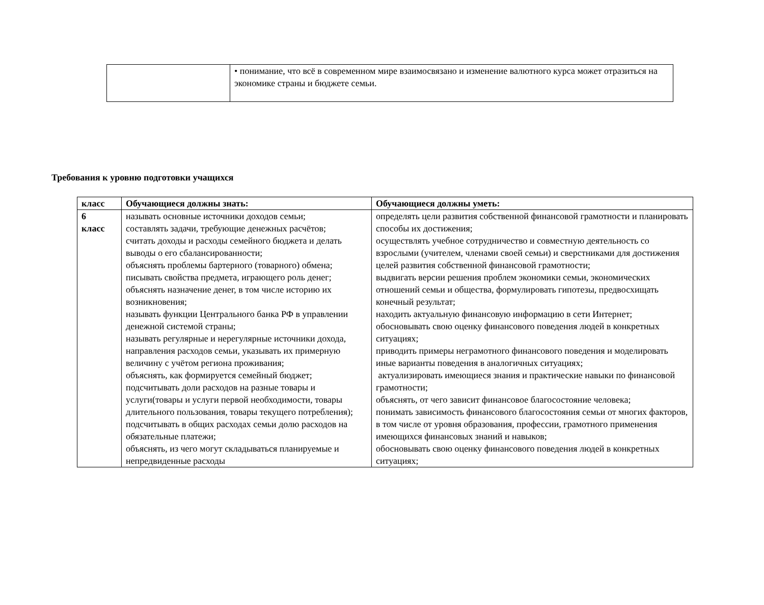| | • понимание, что всё в современном мире взаимосвязано и изменение валютного курса может отразиться на экономике страны и бюджете семьи. |
Требования к уровню подготовки учащихся
| класс | Обучающиеся должны знать: | Обучающиеся должны уметь: |
| --- | --- | --- |
| 6 класс | называть основные источники доходов семьи; составлять задачи, требующие денежных расчётов; считать доходы и расходы семейного бюджета и делать выводы о его сбалансированности; объяснять проблемы бартерного (товарного) обмена; писывать свойства предмета, играющего роль денег; объяснять назначение денег, в том числе историю их возникновения; называть функции Центрального банка РФ в управлении денежной системой страны; называть регулярные и нерегулярные источники дохода, направления расходов семьи, указывать их примерную величину с учётом региона проживания; объяснять, как формируется семейный бюджет; подсчитывать доли расходов на разные товары и услуги(товары и услуги первой необходимости, товары длительного пользования, товары текущего потребления); подсчитывать в общих расходах семьи долю расходов на обязательные платежи; объяснять, из чего могут складываться планируемые и непредвиденные расходы | определять цели развития собственной финансовой грамотности и планировать способы их достижения; осуществлять учебное сотрудничество и совместную деятельность со взрослыми (учителем, членами своей семьи) и сверстниками для достижения целей развития собственной финансовой грамотности; выдвигать версии решения проблем экономики семьи, экономических отношений семьи и общества, формулировать гипотезы, предвосхищать конечный результат; находить актуальную финансовую информацию в сети Интернет; обосновывать свою оценку финансового поведения людей в конкретных ситуациях; приводить примеры неграмотного финансового поведения и моделировать иные варианты поведения в аналогичных ситуациях; актуализировать имеющиеся знания и практические навыки по финансовой грамотности; объяснять, от чего зависит финансовое благосостояние человека; понимать зависимость финансового благосостояния семьи от многих факторов, в том числе от уровня образования, профессии, грамотного применения имеющихся финансовых знаний и навыков; обосновывать свою оценку финансового поведения людей в конкретных ситуациях; |